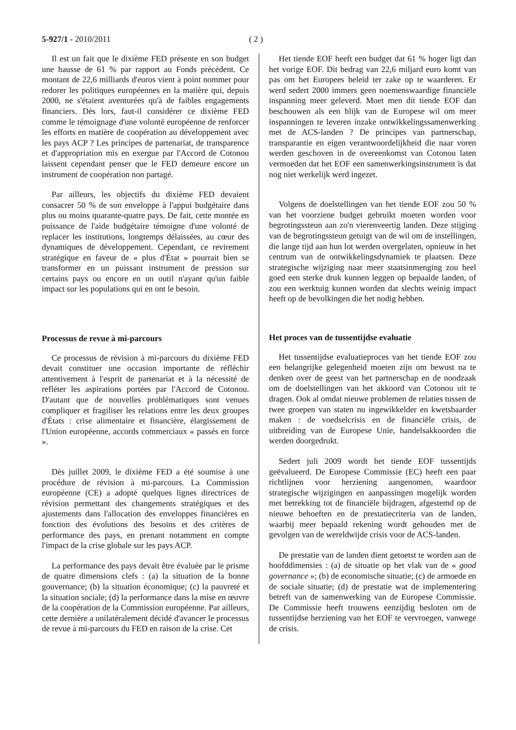5-927/1 - 2010/2011 ( 2 )
Il est un fait que le dixième FED présente en son budget une hausse de 61 % par rapport au Fonds précédent. Ce montant de 22,6 milliards d'euros vient à point nommer pour redorer les politiques européennes en la matière qui, depuis 2000, ne s'étaient aventurées qu'à de faibles engagements financiers. Dès lors, faut-il considérer ce dixième FED comme le témoignage d'une volonté européenne de renforcer les efforts en matière de coopération au développement avec les pays ACP ? Les principes de partenariat, de transparence et d'appropriation mis en exergue par l'Accord de Cotonou laissent cependant penser que le FED demeure encore un instrument de coopération non partagé.
Par ailleurs, les objectifs du dixième FED devaient consacrer 50 % de son enveloppe à l'appui budgétaire dans plus ou moins quarante-quatre pays. De fait, cette montée en puissance de l'aide budgétaire témoigne d'une volonté de replacer les institutions, longtemps délaissées, au cœur des dynamiques de développement. Cependant, ce revirement stratégique en faveur de « plus d'État » pourrait bien se transformer en un puissant instrument de pression sur certains pays ou encore en un outil n'ayant qu'un faible impact sur les populations qui en ont le besoin.
Processus de revue à mi-parcours
Ce processus de révision à mi-parcours du dixième FED devait constituer une occasion importante de réfléchir attentivement à l'esprit de partenariat et à la nécessité de refléter les aspirations portées par l'Accord de Cotonou. D'autant que de nouvelles problématiques sont venues compliquer et fragiliser les relations entre les deux groupes d'États : crise alimentaire et financière, élargissement de l'Union européenne, accords commerciaux « passés en force ».
Dès juillet 2009, le dixième FED a été soumise à une procédure de révision à mi-parcours. La Commission européenne (CE) a adopté quelques lignes directrices de révision permettant des changements stratégiques et des ajustements dans l'allocation des enveloppes financières en fonction des évolutions des besoins et des critères de performance des pays, en prenant notamment en compte l'impact de la crise globale sur les pays ACP.
La performance des pays devait être évaluée par le prisme de quatre dimensions clefs : (a) la situation de la bonne gouvernance; (b) la situation économique; (c) la pauvreté et la situation sociale; (d) la performance dans la mise en œuvre de la coopération de la Commission européenne. Par ailleurs, cette dernière a unilatéralement décidé d'avancer le processus de revue à mi-parcours du FED en raison de la crise. Cet
Het tiende EOF heeft een budget dat 61 % hoger ligt dan het vorige EOF. Dit bedrag van 22,6 miljard euro komt van pas om het Europees beleid ter zake op te waarderen. Er werd sedert 2000 immers geen noemenswaardige financiële inspanning meer geleverd. Moet men dit tiende EOF dan beschouwen als een blijk van de Europese wil om meer inspanningen te leveren inzake ontwikkelingssamenwerking met de ACS-landen ? De principes van partnerschap, transparantie en eigen verantwoordelijkheid die naar voren werden geschoven in de overeenkomst van Cotonou laten vermoeden dat het EOF een samenwerkingsinstrument is dat nog niet werkelijk werd ingezet.
Volgens de doelstellingen van het tiende EOF zou 50 % van het voorziene budget gebruikt moeten worden voor begrotingssteun aan zo'n vierenveertig landen. Deze stijging van de begrotingssteun getuigt van de wil om de instellingen, die lange tijd aan hun lot werden overgelaten, opnieuw in het centrum van de ontwikkelingsdynamiek te plaatsen. Deze strategische wijziging naar meer staatsinmenging zou heel goed een sterke druk kunnen leggen op bepaalde landen, of zou een werktuig kunnen worden dat slechts weinig impact heeft op de bevolkingen die het nodig hebben.
Het proces van de tussentijdse evaluatie
Het tussentijdse evaluatieproces van het tiende EOF zou een belangrijke gelegenheid moeten zijn om bewust na te denken over de geest van het partnerschap en de noodzaak om de doelstellingen van het akkoord van Cotonou uit te dragen. Ook al omdat nieuwe problemen de relaties tussen de twee groepen van staten nu ingewikkelder en kwetsbaarder maken : de voedselcrisis en de financiële crisis, de uitbreiding van de Europese Unie, handelsakkoorden die werden doorgedrukt.
Sedert juli 2009 wordt het tiende EOF tussentijds geëvalueerd. De Europese Commissie (EC) heeft een paar richtlijnen voor herziening aangenomen, waardoor strategische wijzigingen en aanpassingen mogelijk worden met betrekking tot de financiële bijdragen, afgestemd op de nieuwe behoeften en de prestatiecriteria van de landen, waarbij meer bepaald rekening wordt gehouden met de gevolgen van de wereldwijde crisis voor de ACS-landen.
De prestatie van de landen dient getoetst te worden aan de hoofddimensies : (a) de situatie op het vlak van de « good governance »; (b) de economische situatie; (c) de armoede en de sociale situatie; (d) de prestatie wat de implementering betreft van de samenwerking van de Europese Commissie. De Commissie heeft trouwens eenzijdig besloten om de tussentijdse herziening van het EOF te vervroegen, vanwege de crisis.